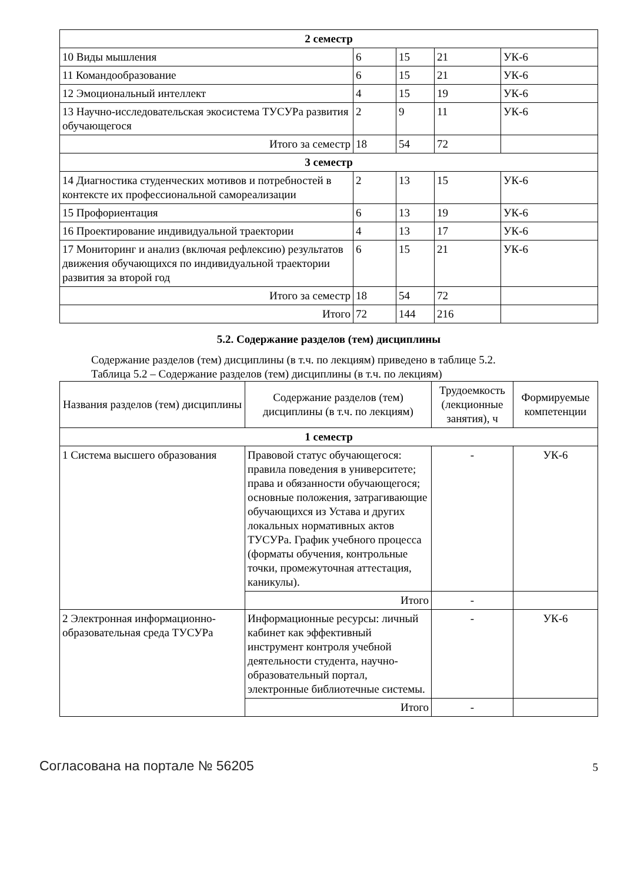| 2 семестр | | | | |
| 10 Виды мышления | 6 | 15 | 21 | УК-6 |
| 11 Командообразование | 6 | 15 | 21 | УК-6 |
| 12 Эмоциональный интеллект | 4 | 15 | 19 | УК-6 |
| 13 Научно-исследовательская экосистема ТУСУРа развития обучающегося | 2 | 9 | 11 | УК-6 |
| Итого за семестр | 18 | 54 | 72 | |
| 3 семестр | | | | |
| 14 Диагностика студенческих мотивов и потребностей в контексте их профессиональной самореализации | 2 | 13 | 15 | УК-6 |
| 15 Профориентация | 6 | 13 | 19 | УК-6 |
| 16 Проектирование индивидуальной траектории | 4 | 13 | 17 | УК-6 |
| 17 Мониторинг и анализ (включая рефлексию) результатов движения обучающихся по индивидуальной траектории развития за второй год | 6 | 15 | 21 | УК-6 |
| Итого за семестр | 18 | 54 | 72 | |
| Итого | 72 | 144 | 216 | |
5.2. Содержание разделов (тем) дисциплины
Содержание разделов (тем) дисциплины (в т.ч. по лекциям) приведено в таблице 5.2.
Таблица 5.2 – Содержание разделов (тем) дисциплины (в т.ч. по лекциям)
| Названия разделов (тем) дисциплины | Содержание разделов (тем) дисциплины (в т.ч. по лекциям) | Трудоемкость (лекционные занятия), ч | Формируемые компетенции |
| --- | --- | --- | --- |
| 1 семестр | | | |
| 1 Система высшего образования | Правовой статус обучающегося: правила поведения в университете; права и обязанности обучающегося; основные положения, затрагивающие обучающихся из Устава и других локальных нормативных актов ТУСУРа. График учебного процесса (форматы обучения, контрольные точки, промежуточная аттестация, каникулы). | - | УК-6 |
| | Итого | - | |
| 2 Электронная информационно-образовательная среда ТУСУРа | Информационные ресурсы: личный кабинет как эффективный инструмент контроля учебной деятельности студента, научно-образовательный портал, электронные библиотечные системы. | - | УК-6 |
| | Итого | - | |
Согласована на портале № 56205 5